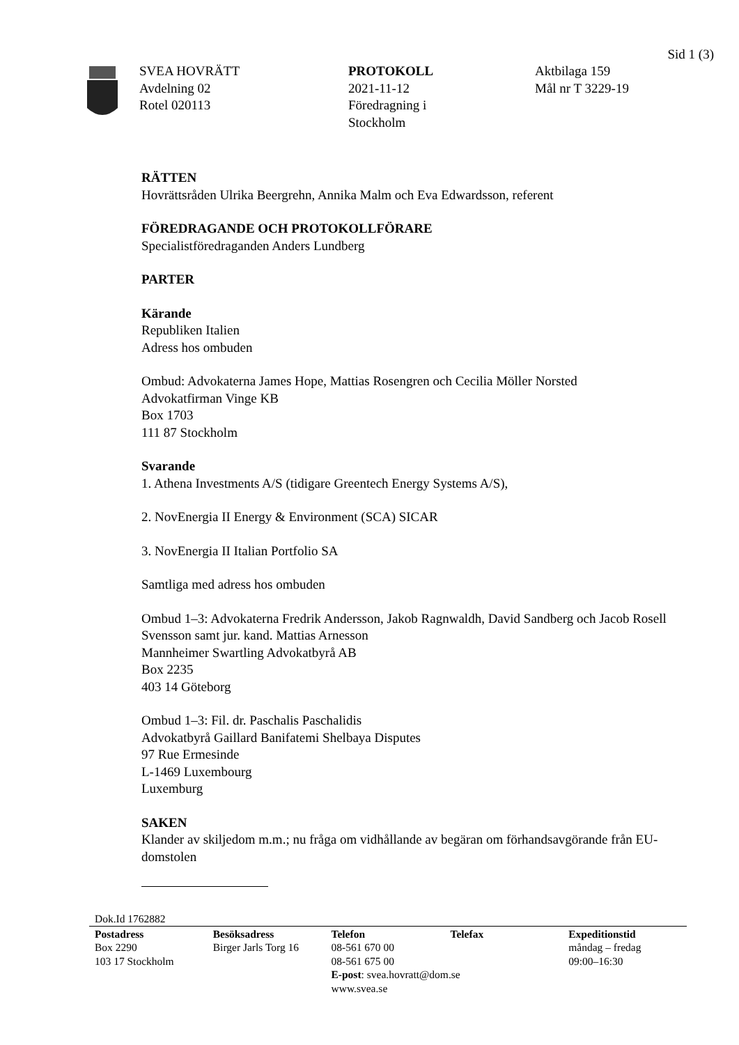Sid 1 (3)
SVEA HOVRÄTT
Avdelning 02
Rotel 020113
PROTOKOLL
2021-11-12
Föredragning i
Stockholm
Aktbilaga 159
Mål nr T 3229-19
RÄTTEN
Hovrättsråden Ulrika Beergrehn, Annika Malm och Eva Edwardsson, referent
FÖREDRAGANDE OCH PROTOKOLLFÖRARE
Specialistföredraganden Anders Lundberg
PARTER
Kärande
Republiken Italien
Adress hos ombuden
Ombud: Advokaterna James Hope, Mattias Rosengren och Cecilia Möller Norsted
Advokatfirman Vinge KB
Box 1703
111 87 Stockholm
Svarande
1. Athena Investments A/S (tidigare Greentech Energy Systems A/S),
2. NovEnergia II Energy & Environment (SCA) SICAR
3. NovEnergia II Italian Portfolio SA
Samtliga med adress hos ombuden
Ombud 1–3: Advokaterna Fredrik Andersson, Jakob Ragnwaldh, David Sandberg och Jacob Rosell Svensson samt jur. kand. Mattias Arnesson
Mannheimer Swartling Advokatbyrå AB
Box 2235
403 14 Göteborg
Ombud 1–3: Fil. dr. Paschalis Paschalidis
Advokatbyrå Gaillard Banifatemi Shelbaya Disputes
97 Rue Ermesinde
L-1469 Luxembourg
Luxemburg
SAKEN
Klander av skiljedom m.m.; nu fråga om vidhållande av begäran om förhandsavgörande från EU-domstolen
Dok.Id 1762882
Postadress
Box 2290
103 17 Stockholm
Besöksadress
Birger Jarls Torg 16
Telefon
08-561 670 00
08-561 675 00
E-post: svea.hovratt@dom.se
www.svea.se
Telefax Expeditionstid
måndag – fredag
09:00–16:30